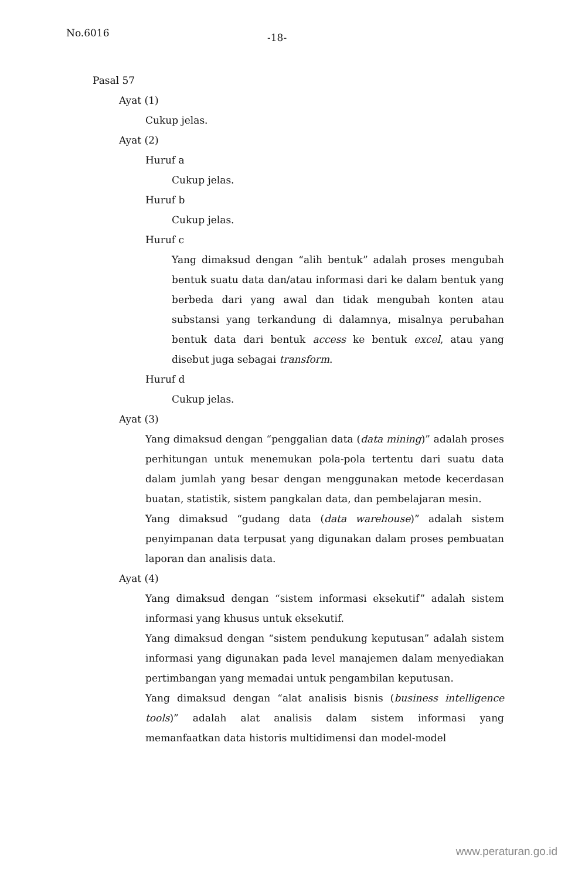No.6016 -18-
Pasal 57
Ayat (1)
Cukup jelas.
Ayat (2)
Huruf a
Cukup jelas.
Huruf b
Cukup jelas.
Huruf c
Yang dimaksud dengan “alih bentuk” adalah proses mengubah bentuk suatu data dan/atau informasi dari ke dalam bentuk yang berbeda dari yang awal dan tidak mengubah konten atau substansi yang terkandung di dalamnya, misalnya perubahan bentuk data dari bentuk access ke bentuk excel, atau yang disebut juga sebagai transform.
Huruf d
Cukup jelas.
Ayat (3)
Yang dimaksud dengan “penggalian data (data mining)” adalah proses perhitungan untuk menemukan pola-pola tertentu dari suatu data dalam jumlah yang besar dengan menggunakan metode kecerdasan buatan, statistik, sistem pangkalan data, dan pembelajaran mesin.
Yang dimaksud “gudang data (data warehouse)” adalah sistem penyimpanan data terpusat yang digunakan dalam proses pembuatan laporan dan analisis data.
Ayat (4)
Yang dimaksud dengan “sistem informasi eksekutif” adalah sistem informasi yang khusus untuk eksekutif.
Yang dimaksud dengan “sistem pendukung keputusan” adalah sistem informasi yang digunakan pada level manajemen dalam menyediakan pertimbangan yang memadai untuk pengambilan keputusan.
Yang dimaksud dengan “alat analisis bisnis (business intelligence tools)” adalah alat analisis dalam sistem informasi yang memanfaatkan data historis multidimensi dan model-model
www.peraturan.go.id